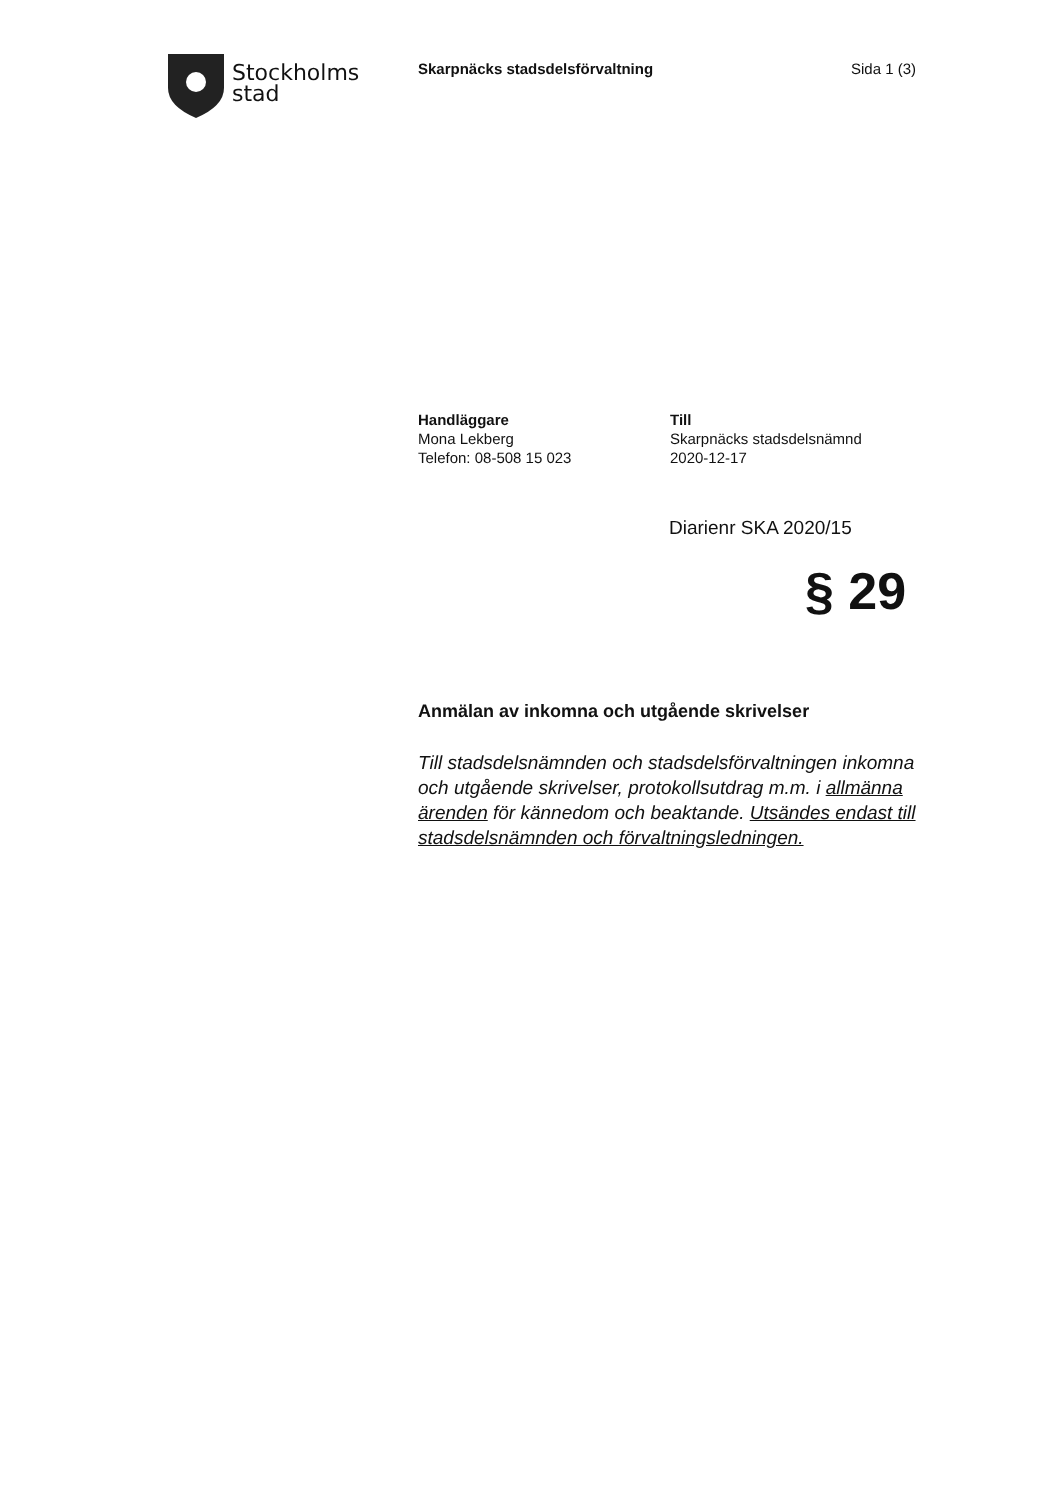Stockholms
stad
Skarpnäcks stadsdelsförvaltning Sida 1 (3)
Handläggare
Mona Lekberg
Telefon: 08-508 15 023
Till
Skarpnäcks stadsdelsnämnd
2020-12-17
Diarienr SKA 2020/15
§ 29
Anmälan av inkomna och utgående skrivelser
Till stadsdelsnämnden och stadsdelsförvaltningen inkomna och utgående skrivelser, protokollsutdrag m.m. i allmänna ärenden för kännedom och beaktande. Utsändes endast till stadsdelsnämnden och förvaltningsledningen.